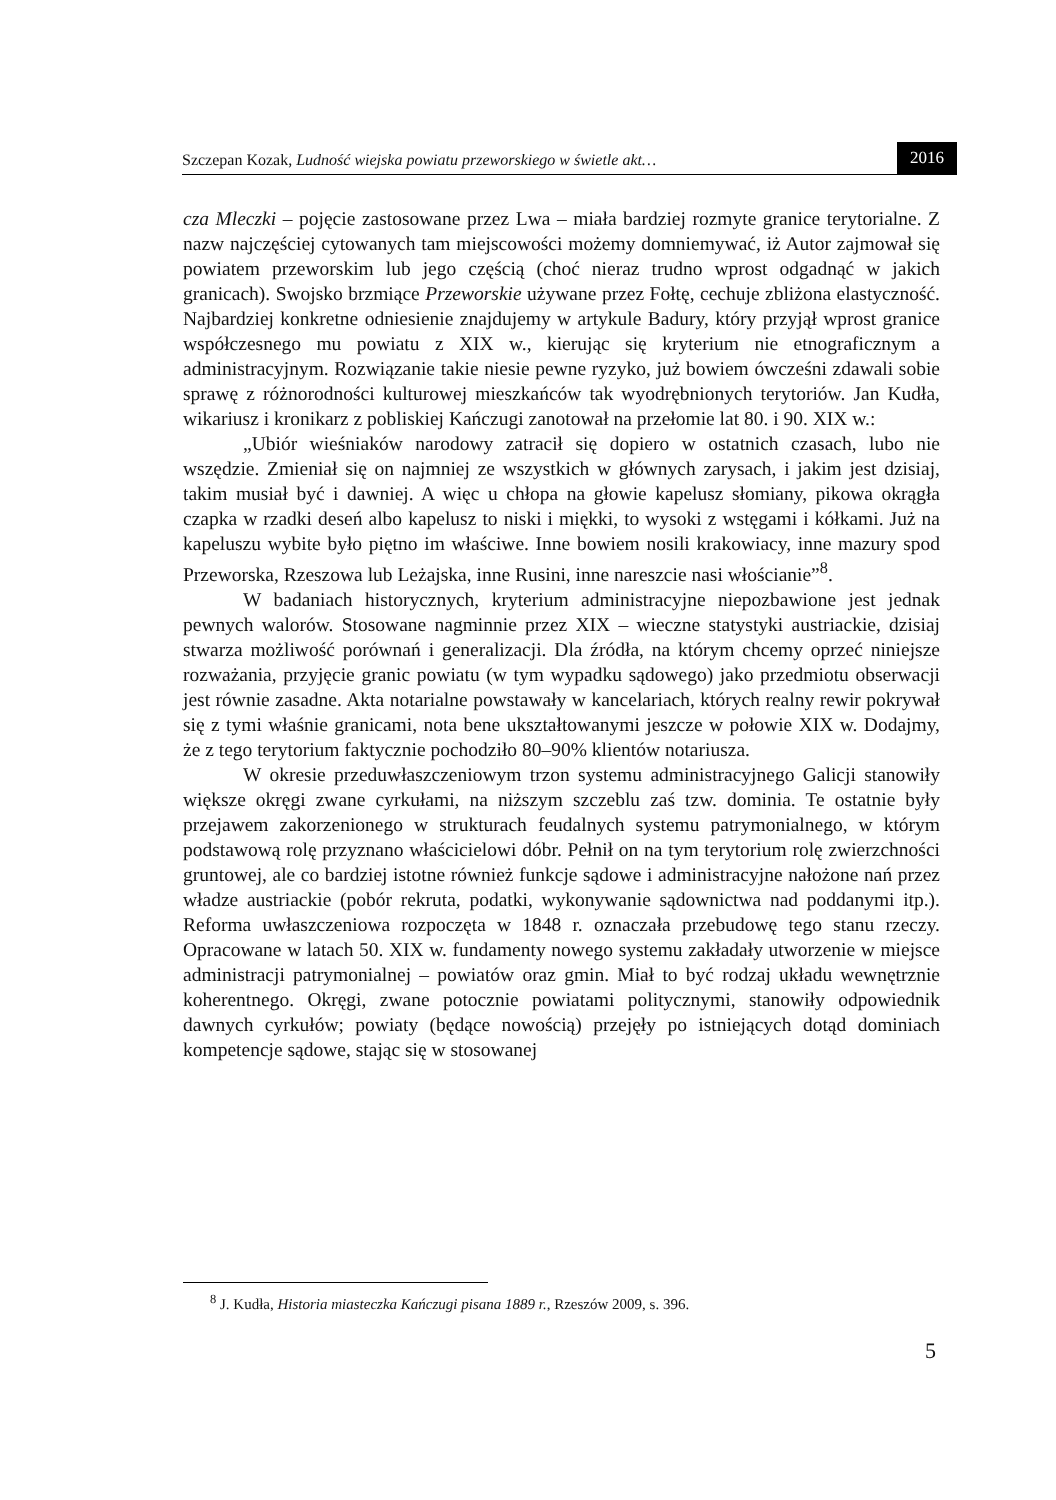Szczepan Kozak, Ludność wiejska powiatu przeworskiego w świetle akt… 2016
cza Mleczki – pojęcie zastosowane przez Lwa – miała bardziej rozmyte granice terytorialne. Z nazw najczęściej cytowanych tam miejscowości możemy domniemywać, iż Autor zajmował się powiatem przeworskim lub jego częścią (choć nieraz trudno wprost odgadnąć w jakich granicach). Swojsko brzmiące Przeworskie używane przez Fołtę, cechuje zbliżona elastyczność. Najbardziej konkretne odniesienie znajdujemy w artykule Badury, który przyjął wprost granice współczesnego mu powiatu z XIX w., kierując się kryterium nie etnograficznym a administracyjnym. Rozwiązanie takie niesie pewne ryzyko, już bowiem ówcześni zdawali sobie sprawę z różnorodności kulturowej mieszkańców tak wyodrębnionych terytoriów. Jan Kudła, wikariusz i kronikarz z pobliskiej Kańczugi zanotował na przełomie lat 80. i 90. XIX w.:
„Ubiór wieśniaków narodowy zatracił się dopiero w ostatnich czasach, lubo nie wszędzie. Zmieniał się on najmniej ze wszystkich w głównych zarysach, i jakim jest dzisiaj, takim musiał być i dawniej. A więc u chłopa na głowie kapelusz słomiany, pikowa okrągła czapka w rzadki deseń albo kapelusz to niski i miękki, to wysoki z wstęgami i kółkami. Już na kapeluszu wybite było piętno im właściwe. Inne bowiem nosili krakowiacy, inne mazury spod Przeworska, Rzeszowa lub Leżajska, inne Rusini, inne nareszcie nasi włościanie”<sup>8</sup>.
W badaniach historycznych, kryterium administracyjne niepozbawione jest jednak pewnych walorów. Stosowane nagminnie przez XIX – wieczne statystyki austriackie, dzisiaj stwarza możliwość porównań i generalizacji. Dla źródła, na którym chcemy oprzeć niniejsze rozważania, przyjęcie granic powiatu (w tym wypadku sądowego) jako przedmiotu obserwacji jest równie zasadne. Akta notarialne powstawały w kancelariach, których realny rewir pokrywał się z tymi właśnie granicami, nota bene ukształtowanymi jeszcze w połowie XIX w. Dodajmy, że z tego terytorium faktycznie pochodziło 80–90% klientów notariusza.
W okresie przeduwłaszczeniowym trzon systemu administracyjnego Galicji stanowiły większe okręgi zwane cyrkułami, na niższym szczeblu zaś tzw. dominia. Te ostatnie były przejawem zakorzenionego w strukturach feudalnych systemu patrymonialnego, w którym podstawową rolę przyznano właścicielowi dóbr. Pełnił on na tym terytorium rolę zwierzchności gruntowej, ale co bardziej istotne również funkcje sądowe i administracyjne nałożone nań przez władze austriackie (pobór rekruta, podatki, wykonywanie sądownictwa nad poddanymi itp.). Reforma uwłaszczeniowa rozpoczęta w 1848 r. oznaczała przebudowę tego stanu rzeczy. Opracowane w latach 50. XIX w. fundamenty nowego systemu zakładały utworzenie w miejsce administracji patrymonialnej – powiatów oraz gmin. Miał to być rodzaj układu wewnętrznie koherentnego. Okręgi, zwane potocznie powiatami politycznymi, stanowiły odpowiednik dawnych cyrkułów; powiaty (będące nowością) przejęły po istniejących dotąd dominiach kompetencje sądowe, stając się w stosowanej
<sup>8</sup> J. Kudła, Historia miasteczka Kańczugi pisana 1889 r., Rzeszów 2009, s. 396.
5